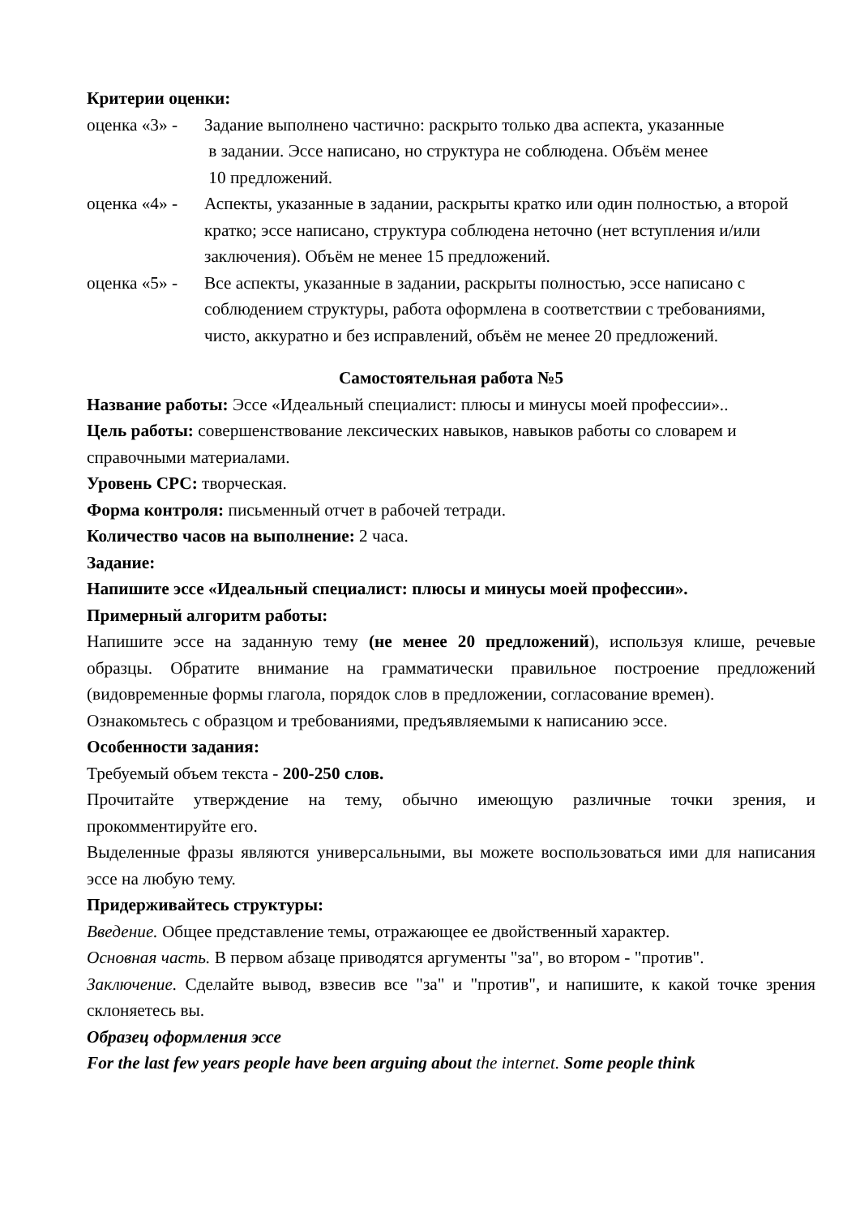Критерии оценки:
оценка «3» -
Задание выполнено частично: раскрыто только два аспекта, указанные
в задании. Эссе написано, но структура не соблюдена. Объём менее
10 предложений.
оценка «4» -
Аспекты, указанные в задании, раскрыты кратко или один полностью, а второй кратко; эссе написано, структура соблюдена неточно (нет вступления и/или заключения). Объём не менее 15 предложений.
оценка «5» -
Все аспекты, указанные в задании, раскрыты полностью, эссе написано с соблюдением структуры, работа оформлена в соответствии с требованиями, чисто, аккуратно и без исправлений, объём не менее 20 предложений.
Самостоятельная работа №5
Название работы: Эссе «Идеальный специалист: плюсы и минусы моей профессии»..
Цель работы: совершенствование лексических навыков, навыков работы со словарем и справочными материалами.
Уровень СРС: творческая.
Форма контроля: письменный отчет в рабочей тетради.
Количество часов на выполнение: 2 часа.
Задание:
Напишите эссе «Идеальный специалист: плюсы и минусы моей профессии».
Примерный алгоритм работы:
Напишите эссе на заданную тему (не менее 20 предложений), используя клише, речевые образцы. Обратите внимание на грамматически правильное построение предложений (видовременные формы глагола, порядок слов в предложении, согласование времен).
Ознакомьтесь с образцом и требованиями, предъявляемыми к написанию эссе.
Особенности задания:
Требуемый объем текста - 200-250 слов.
Прочитайте утверждение на тему, обычно имеющую различные точки зрения, и прокомментируйте его.
Выделенные фразы являются универсальными, вы можете воспользоваться ими для написания эссе на любую тему.
Придерживайтесь структуры:
Введение. Общее представление темы, отражающее ее двойственный характер.
Основная часть. В первом абзаце приводятся аргументы "за", во втором - "против".
Заключение. Сделайте вывод, взвесив все "за" и "против", и напишите, к какой точке зрения склоняетесь вы.
Образец оформления эссе
For the last few years people have been arguing about the internet. Some people think